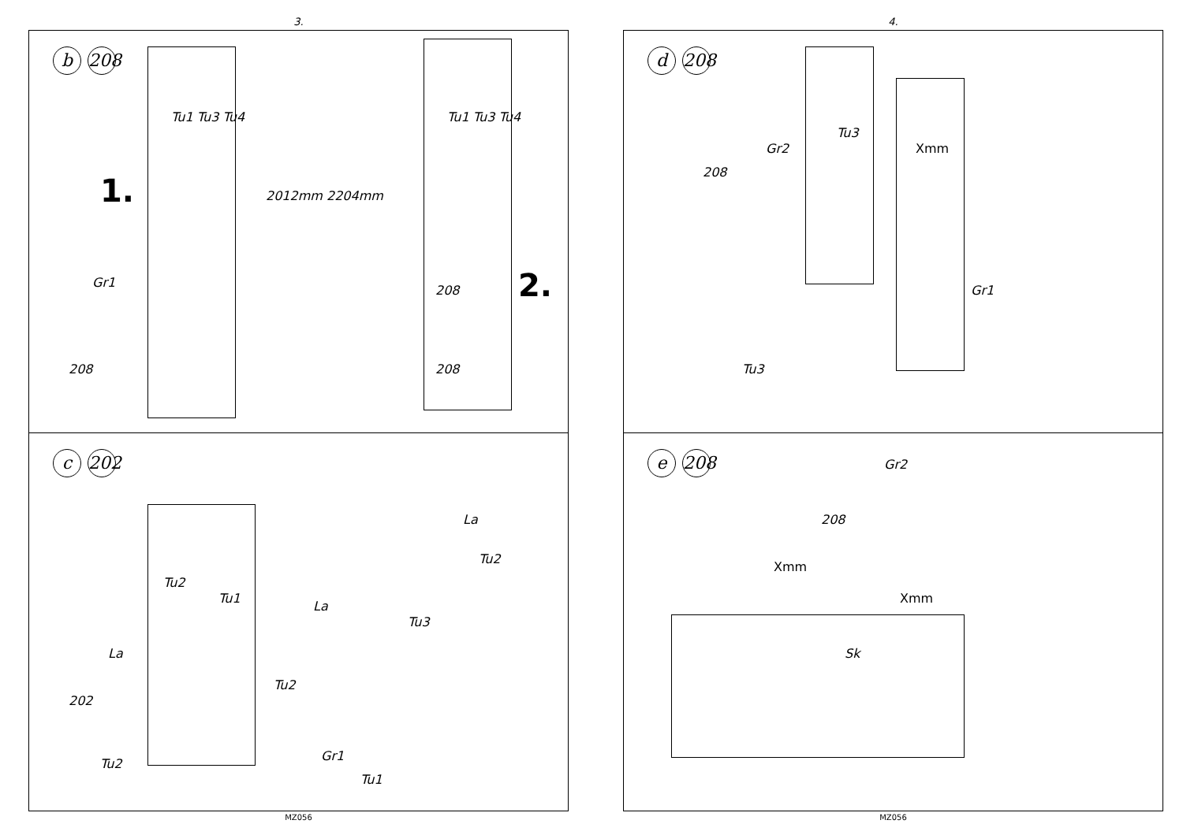3.
b 208
1.
Tu1 Tu3 Tu4
Gr1
208
2012mm 2204mm
Tu1 Tu3 Tu4
208
208
2.
c 202
Tu2
Tu1
La
202
Tu2
La
Tu2
Gr1
Tu1
La
Tu2
Tu3
MZ056
4.
d 208
208
Gr2
Tu3
Xmm
Gr1
Tu3
e 208 Gr2
208
Xmm
Xmm
Sk
MZ056